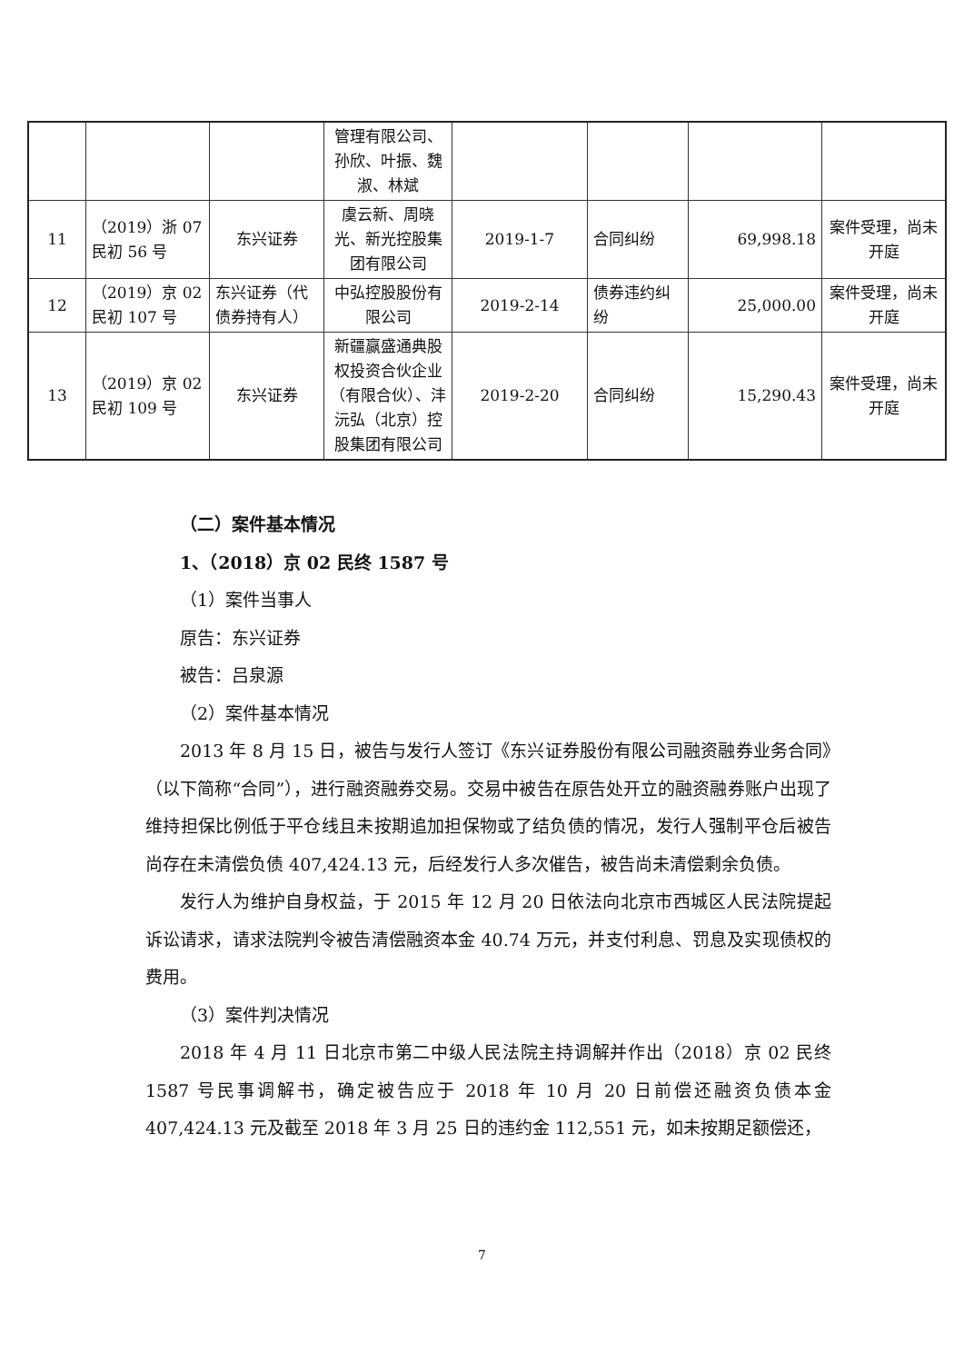| | | | 管理有限公司、孙欣、叶振、魏淑、林斌 | | | | |
| 11 | （2019）浙 07 民初 56 号 | 东兴证券 | 虞云新、周晓光、新光控股集团有限公司 | 2019-1-7 | 合同纠纷 | 69,998.18 | 案件受理，尚未开庭 |
| 12 | （2019）京 02 民初 107 号 | 东兴证券（代债券持有人） | 中弘控股股份有限公司 | 2019-2-14 | 债券违约纠纷 | 25,000.00 | 案件受理，尚未开庭 |
| 13 | （2019）京 02 民初 109 号 | 东兴证券 | 新疆赢盛通典股权投资合伙企业（有限合伙）、沣沅弘（北京）控股集团有限公司 | 2019-2-20 | 合同纠纷 | 15,290.43 | 案件受理，尚未开庭 |
（二）案件基本情况
1、（2018）京 02 民终 1587 号
（1）案件当事人
原告：东兴证券
被告：吕泉源
（2）案件基本情况
2013 年 8 月 15 日，被告与发行人签订《东兴证券股份有限公司融资融券业务合同》（以下简称“合同”），进行融资融券交易。交易中被告在原告处开立的融资融券账户出现了维持担保比例低于平仓线且未按期追加担保物或了结负债的情况，发行人强制平仓后被告尚存在未清偿负债 407,424.13 元，后经发行人多次催告，被告尚未清偿剩余负债。
发行人为维护自身权益，于 2015 年 12 月 20 日依法向北京市西城区人民法院提起诉讼请求，请求法院判令被告清偿融资本金 40.74 万元，并支付利息、罚息及实现债权的费用。
（3）案件判决情况
2018 年 4 月 11 日北京市第二中级人民法院主持调解并作出（2018）京 02 民终 1587 号民事调解书，确定被告应于 2018 年 10 月 20 日前偿还融资负债本金 407,424.13 元及截至 2018 年 3 月 25 日的违约金 112,551 元，如未按期足额偿还，
7